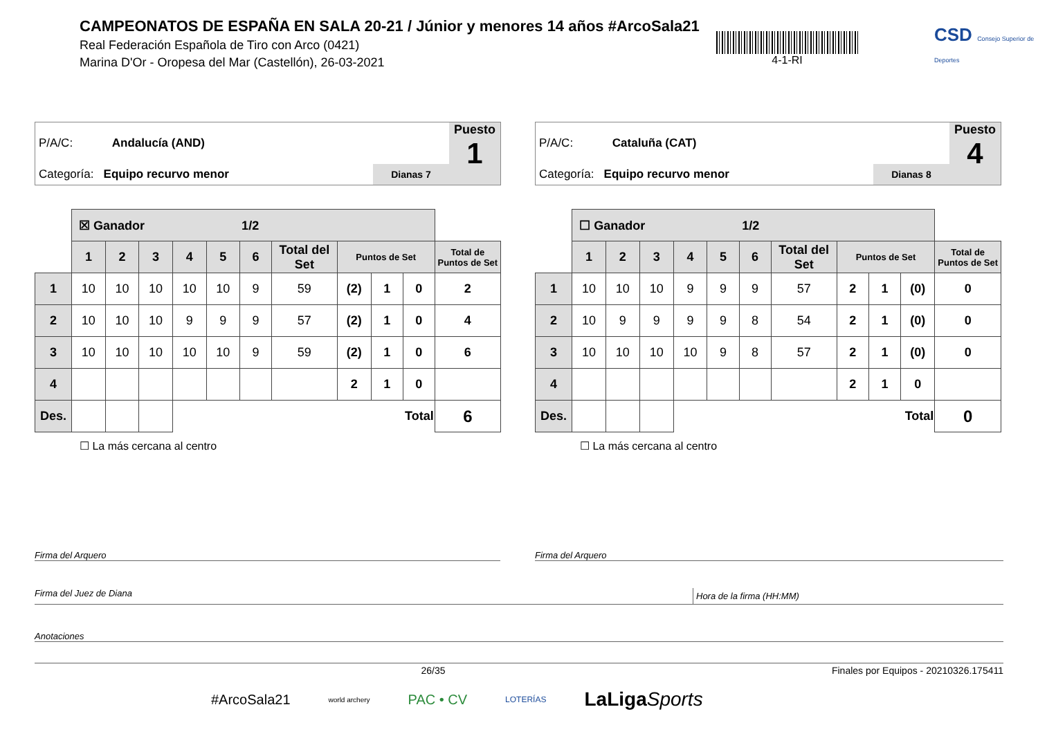CAMPEONATOS DE ESPAÑA EN SALA 20-21 / Júnior y menores 14 años #ArcoSala21
Real Federación Española de Tiro con Arco (0421)
Marina D'Or - Oropesa del Mar (Castellón), 26-03-2021
4-1-RI
CSD Consejo Superior de Deportes
P/A/C: Andalucía (AND)
Categoría: Equipo recurvo menor
Dianas 7
Puesto
1
| | ☒ Ganador 1/2 | | | | | | | | | | |
| | 1 | 2 | 3 | 4 | 5 | 6 | Total del Set | Puntos de Set | | | Total de Puntos de Set |
| 1 | 10 | 10 | 10 | 10 | 10 | 9 | 59 | (2) | 1 | 0 | 2 |
| 2 | 10 | 10 | 10 | 9 | 9 | 9 | 57 | (2) | 1 | 0 | 4 |
| 3 | 10 | 10 | 10 | 10 | 10 | 9 | 59 | (2) | 1 | 0 | 6 |
| 4 | | | | | | | | 2 | 1 | 0 | |
| Des. | | | | Total | | | | | | | 6 |
☐ La más cercana al centro
P/A/C: Cataluña (CAT)
Categoría: Equipo recurvo menor
Dianas 8
Puesto
4
| | ☐ Ganador 1/2 | | | | | | | | | | |
| | 1 | 2 | 3 | 4 | 5 | 6 | Total del Set | Puntos de Set | | | Total de Puntos de Set |
| 1 | 10 | 10 | 10 | 9 | 9 | 9 | 57 | 2 | 1 | (0) | 0 |
| 2 | 10 | 9 | 9 | 9 | 9 | 8 | 54 | 2 | 1 | (0) | 0 |
| 3 | 10 | 10 | 10 | 10 | 9 | 8 | 57 | 2 | 1 | (0) | 0 |
| 4 | | | | | | | | 2 | 1 | 0 | |
| Des. | | | | Total | | | | | | | 0 |
☐ La más cercana al centro
Firma del Arquero Firma del Arquero
Firma del Juez de Diana Hora de la firma (HH:MM)
Anotaciones
26/35 Finales por Equipos - 20210326.175411
#ArcoSala21 world archery PAC • CV LOTERÍAS LaLigaSports